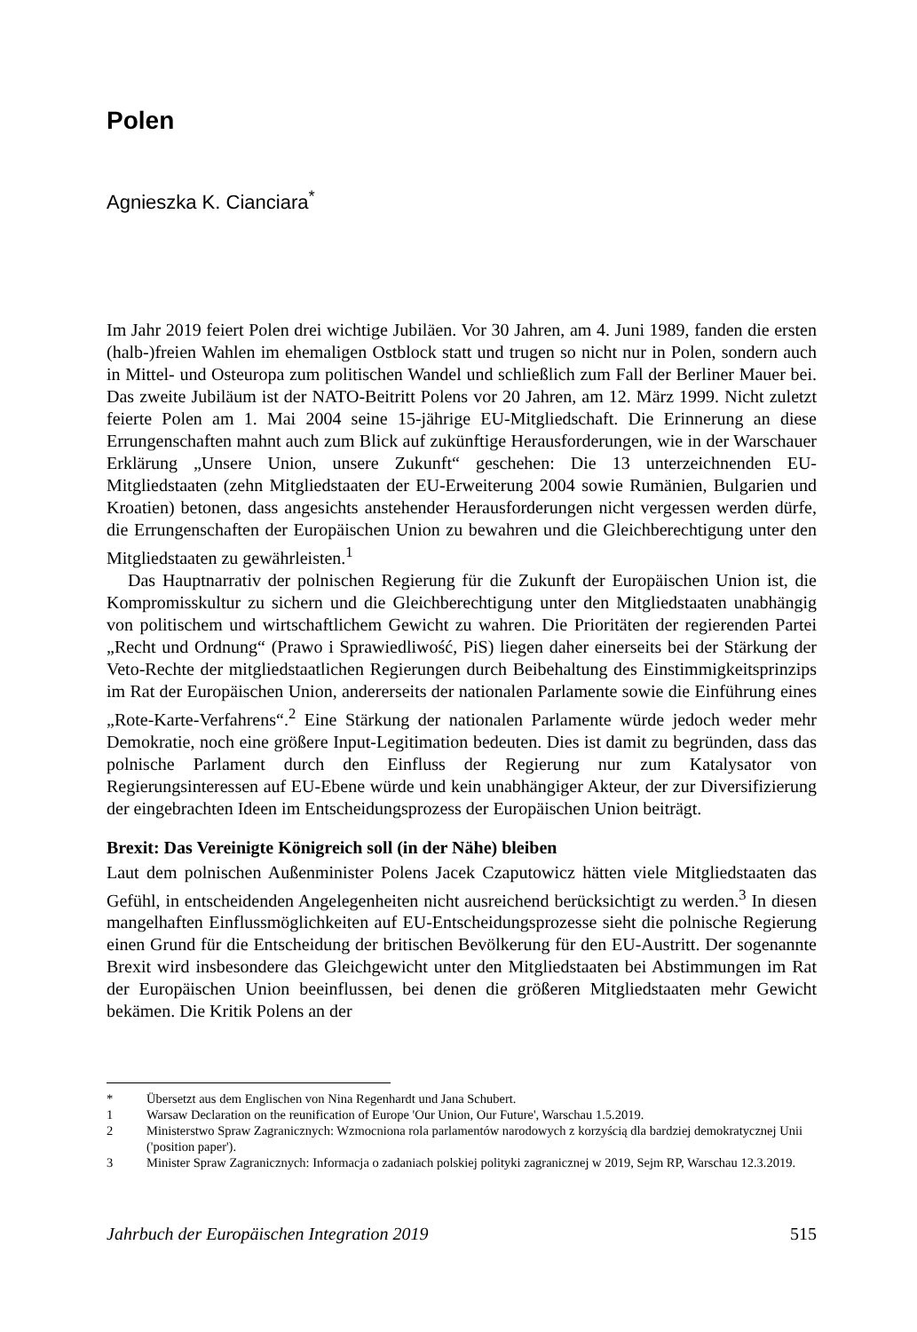Polen
Agnieszka K. Cianciara<sup>*</sup>
Im Jahr 2019 feiert Polen drei wichtige Jubiläen. Vor 30 Jahren, am 4. Juni 1989, fanden die ersten (halb-)freien Wahlen im ehemaligen Ostblock statt und trugen so nicht nur in Polen, sondern auch in Mittel- und Osteuropa zum politischen Wandel und schließlich zum Fall der Berliner Mauer bei. Das zweite Jubiläum ist der NATO-Beitritt Polens vor 20 Jahren, am 12. März 1999. Nicht zuletzt feierte Polen am 1. Mai 2004 seine 15-jährige EU-Mitgliedschaft. Die Erinnerung an diese Errungenschaften mahnt auch zum Blick auf zukünftige Herausforderungen, wie in der Warschauer Erklärung „Unsere Union, unsere Zukunft“ geschehen: Die 13 unterzeichnenden EU-Mitgliedstaaten (zehn Mitgliedstaaten der EU-Erweiterung 2004 sowie Rumänien, Bulgarien und Kroatien) betonen, dass angesichts anstehender Herausforderungen nicht vergessen werden dürfe, die Errungenschaften der Europäischen Union zu bewahren und die Gleichberechtigung unter den Mitgliedstaaten zu gewährleisten.<sup>1</sup>
Das Hauptnarrativ der polnischen Regierung für die Zukunft der Europäischen Union ist, die Kompromisskultur zu sichern und die Gleichberechtigung unter den Mitgliedstaaten unabhängig von politischem und wirtschaftlichem Gewicht zu wahren. Die Prioritäten der regierenden Partei „Recht und Ordnung“ (Prawo i Sprawiedliwość, PiS) liegen daher einerseits bei der Stärkung der Veto-Rechte der mitgliedstaatlichen Regierungen durch Beibehaltung des Einstimmigkeitsprinzips im Rat der Europäischen Union, andererseits der nationalen Parlamente sowie die Einführung eines „Rote-Karte-Verfahrens“.<sup>2</sup> Eine Stärkung der nationalen Parlamente würde jedoch weder mehr Demokratie, noch eine größere Input-Legitimation bedeuten. Dies ist damit zu begründen, dass das polnische Parlament durch den Einfluss der Regierung nur zum Katalysator von Regierungsinteressen auf EU-Ebene würde und kein unabhängiger Akteur, der zur Diversifizierung der eingebrachten Ideen im Entscheidungsprozess der Europäischen Union beiträgt.
Brexit: Das Vereinigte Königreich soll (in der Nähe) bleiben
Laut dem polnischen Außenminister Polens Jacek Czaputowicz hätten viele Mitgliedstaaten das Gefühl, in entscheidenden Angelegenheiten nicht ausreichend berücksichtigt zu werden.<sup>3</sup> In diesen mangelhaften Einflussmöglichkeiten auf EU-Entscheidungsprozesse sieht die polnische Regierung einen Grund für die Entscheidung der britischen Bevölkerung für den EU-Austritt. Der sogenannte Brexit wird insbesondere das Gleichgewicht unter den Mitgliedstaaten bei Abstimmungen im Rat der Europäischen Union beeinflussen, bei denen die größeren Mitgliedstaaten mehr Gewicht bekämen. Die Kritik Polens an der
* Übersetzt aus dem Englischen von Nina Regenhardt und Jana Schubert.
1 Warsaw Declaration on the reunification of Europe 'Our Union, Our Future', Warschau 1.5.2019.
2 Ministerstwo Spraw Zagranicznych: Wzmocniona rola parlamentów narodowych z korzyścią dla bardziej demokratycznej Unii ('position paper').
3 Minister Spraw Zagranicznych: Informacja o zadaniach polskiej polityki zagranicznej w 2019, Sejm RP, Warschau 12.3.2019.
Jahrbuch der Europäischen Integration 2019 515